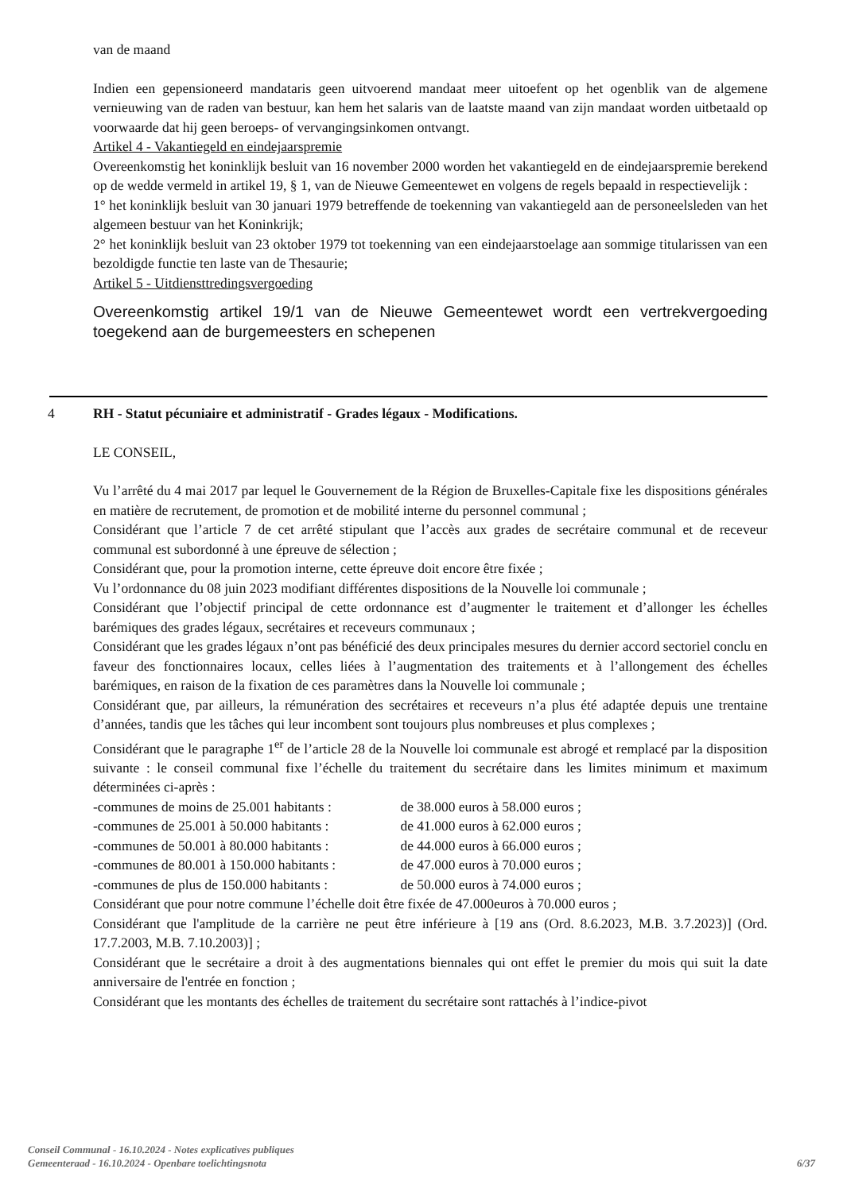van de maand
Indien een gepensioneerd mandataris geen uitvoerend mandaat meer uitoefent op het ogenblik van de algemene vernieuwing van de raden van bestuur, kan hem het salaris van de laatste maand van zijn mandaat worden uitbetaald op voorwaarde dat hij geen beroeps- of vervangingsinkomen ontvangt.
Artikel 4 - Vakantiegeld en eindejaarspremie
Overeenkomstig het koninklijk besluit van 16 november 2000 worden het vakantiegeld en de eindejaarspremie berekend op de wedde vermeld in artikel 19, § 1, van de Nieuwe Gemeentewet en volgens de regels bepaald in respectievelijk :
1° het koninklijk besluit van 30 januari 1979 betreffende de toekenning van vakantiegeld aan de personeelsleden van het algemeen bestuur van het Koninkrijk;
2° het koninklijk besluit van 23 oktober 1979 tot toekenning van een eindejaarstoelage aan sommige titularissen van een bezoldigde functie ten laste van de Thesaurie;
Artikel 5 - Uitdiensttredingsvergoeding
Overeenkomstig artikel 19/1 van de Nieuwe Gemeentewet wordt een vertrekvergoeding toegekend aan de burgemeesters en schepenen
4 RH - Statut pécuniaire et administratif - Grades légaux - Modifications.
LE CONSEIL,
Vu l’arrêté du 4 mai 2017 par lequel le Gouvernement de la Région de Bruxelles-Capitale fixe les dispositions générales en matière de recrutement, de promotion et de mobilité interne du personnel communal ;
Considérant que l’article 7 de cet arrêté stipulant que l’accès aux grades de secrétaire communal et de receveur communal est subordonné à une épreuve de sélection ;
Considérant que, pour la promotion interne, cette épreuve doit encore être fixée ;
Vu l’ordonnance du 08 juin 2023 modifiant différentes dispositions de la Nouvelle loi communale ;
Considérant que l’objectif principal de cette ordonnance est d’augmenter le traitement et d’allonger les échelles barémiques des grades légaux, secrétaires et receveurs communaux ;
Considérant que les grades légaux n’ont pas bénéficié des deux principales mesures du dernier accord sectoriel conclu en faveur des fonctionnaires locaux, celles liées à l’augmentation des traitements et à l’allongement des échelles barémiques, en raison de la fixation de ces paramètres dans la Nouvelle loi communale ;
Considérant que, par ailleurs, la rémunération des secrétaires et receveurs n’a plus été adaptée depuis une trentaine d’années, tandis que les tâches qui leur incombent sont toujours plus nombreuses et plus complexes ;
Considérant que le paragraphe 1<sup>er</sup> de l’article 28 de la Nouvelle loi communale est abrogé et remplacé par la disposition suivante : le conseil communal fixe l’échelle du traitement du secrétaire dans les limites minimum et maximum déterminées ci-après :
-communes de moins de 25.001 habitants : de 38.000 euros à 58.000 euros ;
-communes de 25.001 à 50.000 habitants : de 41.000 euros à 62.000 euros ;
-communes de 50.001 à 80.000 habitants : de 44.000 euros à 66.000 euros ;
-communes de 80.001 à 150.000 habitants : de 47.000 euros à 70.000 euros ;
-communes de plus de 150.000 habitants : de 50.000 euros à 74.000 euros ;
Considérant que pour notre commune l’échelle doit être fixée de 47.000euros à 70.000 euros ;
Considérant que l'amplitude de la carrière ne peut être inférieure à [19 ans (Ord. 8.6.2023, M.B. 3.7.2023)] (Ord. 17.7.2003, M.B. 7.10.2003)] ;
Considérant que le secrétaire a droit à des augmentations biennales qui ont effet le premier du mois qui suit la date anniversaire de l'entrée en fonction ;
Considérant que les montants des échelles de traitement du secrétaire sont rattachés à l’indice-pivot
Conseil Communal - 16.10.2024 - Notes explicatives publiques
Gemeenteraad - 16.10.2024 - Openbare toelichtingsnota
6/37